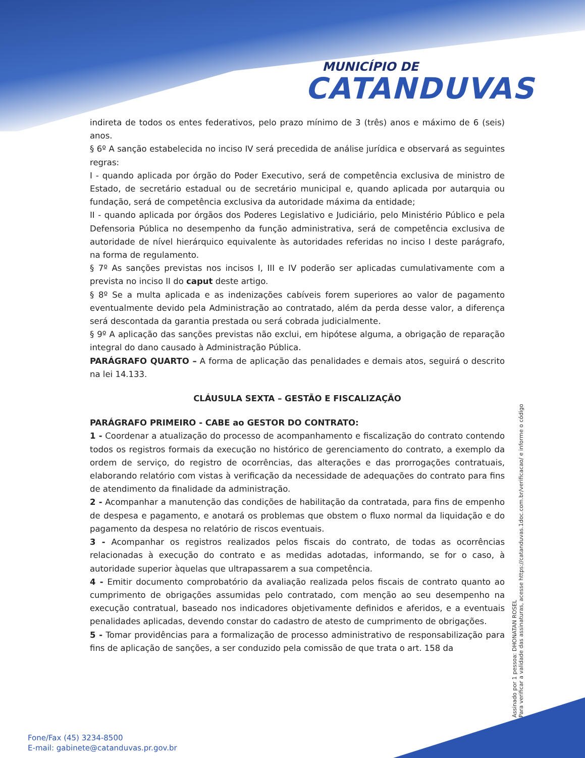MUNICÍPIO DE
CATANDUVAS
indireta de todos os entes federativos, pelo prazo mínimo de 3 (três) anos e máximo de 6 (seis) anos.
§ 6º A sanção estabelecida no inciso IV será precedida de análise jurídica e observará as seguintes regras:
I - quando aplicada por órgão do Poder Executivo, será de competência exclusiva de ministro de Estado, de secretário estadual ou de secretário municipal e, quando aplicada por autarquia ou fundação, será de competência exclusiva da autoridade máxima da entidade;
II - quando aplicada por órgãos dos Poderes Legislativo e Judiciário, pelo Ministério Público e pela Defensoria Pública no desempenho da função administrativa, será de competência exclusiva de autoridade de nível hierárquico equivalente às autoridades referidas no inciso I deste parágrafo, na forma de regulamento.
§ 7º As sanções previstas nos incisos I, III e IV poderão ser aplicadas cumulativamente com a prevista no inciso II do caput deste artigo.
§ 8º Se a multa aplicada e as indenizações cabíveis forem superiores ao valor de pagamento eventualmente devido pela Administração ao contratado, além da perda desse valor, a diferença será descontada da garantia prestada ou será cobrada judicialmente.
§ 9º A aplicação das sanções previstas não exclui, em hipótese alguma, a obrigação de reparação integral do dano causado à Administração Pública.
PARÁGRAFO QUARTO – A forma de aplicação das penalidades e demais atos, seguirá o descrito na lei 14.133.
CLÁUSULA SEXTA – GESTÃO E FISCALIZAÇÃO
PARÁGRAFO PRIMEIRO - CABE ao GESTOR DO CONTRATO:
1 - Coordenar a atualização do processo de acompanhamento e fiscalização do contrato contendo todos os registros formais da execução no histórico de gerenciamento do contrato, a exemplo da ordem de serviço, do registro de ocorrências, das alterações e das prorrogações contratuais, elaborando relatório com vistas à verificação da necessidade de adequações do contrato para fins de atendimento da finalidade da administração.
2 - Acompanhar a manutenção das condições de habilitação da contratada, para fins de empenho de despesa e pagamento, e anotará os problemas que obstem o fluxo normal da liquidação e do pagamento da despesa no relatório de riscos eventuais.
3 - Acompanhar os registros realizados pelos fiscais do contrato, de todas as ocorrências relacionadas à execução do contrato e as medidas adotadas, informando, se for o caso, à autoridade superior àquelas que ultrapassarem a sua competência.
4 - Emitir documento comprobatório da avaliação realizada pelos fiscais de contrato quanto ao cumprimento de obrigações assumidas pelo contratado, com menção ao seu desempenho na execução contratual, baseado nos indicadores objetivamente definidos e aferidos, e a eventuais penalidades aplicadas, devendo constar do cadastro de atesto de cumprimento de obrigações.
5 - Tomar providências para a formalização de processo administrativo de responsabilização para fins de aplicação de sanções, a ser conduzido pela comissão de que trata o art. 158 da
Assinado por 1 pessoa: DHONATAN ROSEL
Para verificar a validade das assinaturas, acesse https://catanduvas.1doc.com.br/verificacao/ e informe o código
Fone/Fax (45) 3234-8500
E-mail: gabinete@catanduvas.pr.gov.br